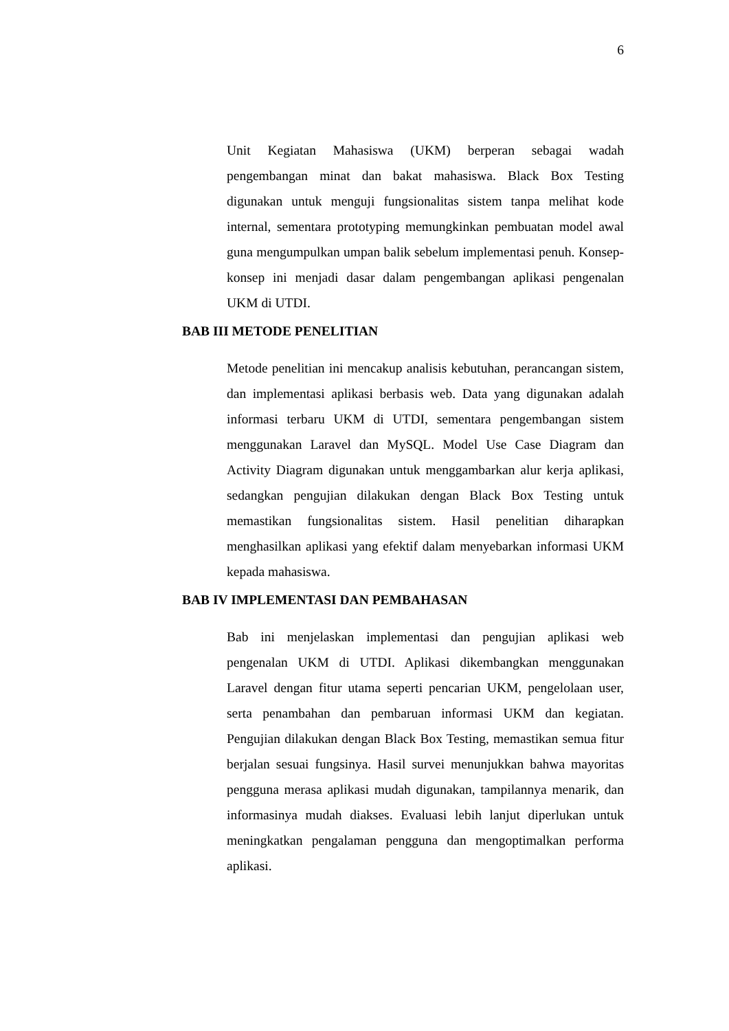6
Unit Kegiatan Mahasiswa (UKM) berperan sebagai wadah pengembangan minat dan bakat mahasiswa. Black Box Testing digunakan untuk menguji fungsionalitas sistem tanpa melihat kode internal, sementara prototyping memungkinkan pembuatan model awal guna mengumpulkan umpan balik sebelum implementasi penuh. Konsep-konsep ini menjadi dasar dalam pengembangan aplikasi pengenalan UKM di UTDI.
BAB III METODE PENELITIAN
Metode penelitian ini mencakup analisis kebutuhan, perancangan sistem, dan implementasi aplikasi berbasis web. Data yang digunakan adalah informasi terbaru UKM di UTDI, sementara pengembangan sistem menggunakan Laravel dan MySQL. Model Use Case Diagram dan Activity Diagram digunakan untuk menggambarkan alur kerja aplikasi, sedangkan pengujian dilakukan dengan Black Box Testing untuk memastikan fungsionalitas sistem. Hasil penelitian diharapkan menghasilkan aplikasi yang efektif dalam menyebarkan informasi UKM kepada mahasiswa.
BAB IV IMPLEMENTASI DAN PEMBAHASAN
Bab ini menjelaskan implementasi dan pengujian aplikasi web pengenalan UKM di UTDI. Aplikasi dikembangkan menggunakan Laravel dengan fitur utama seperti pencarian UKM, pengelolaan user, serta penambahan dan pembaruan informasi UKM dan kegiatan. Pengujian dilakukan dengan Black Box Testing, memastikan semua fitur berjalan sesuai fungsinya. Hasil survei menunjukkan bahwa mayoritas pengguna merasa aplikasi mudah digunakan, tampilannya menarik, dan informasinya mudah diakses. Evaluasi lebih lanjut diperlukan untuk meningkatkan pengalaman pengguna dan mengoptimalkan performa aplikasi.